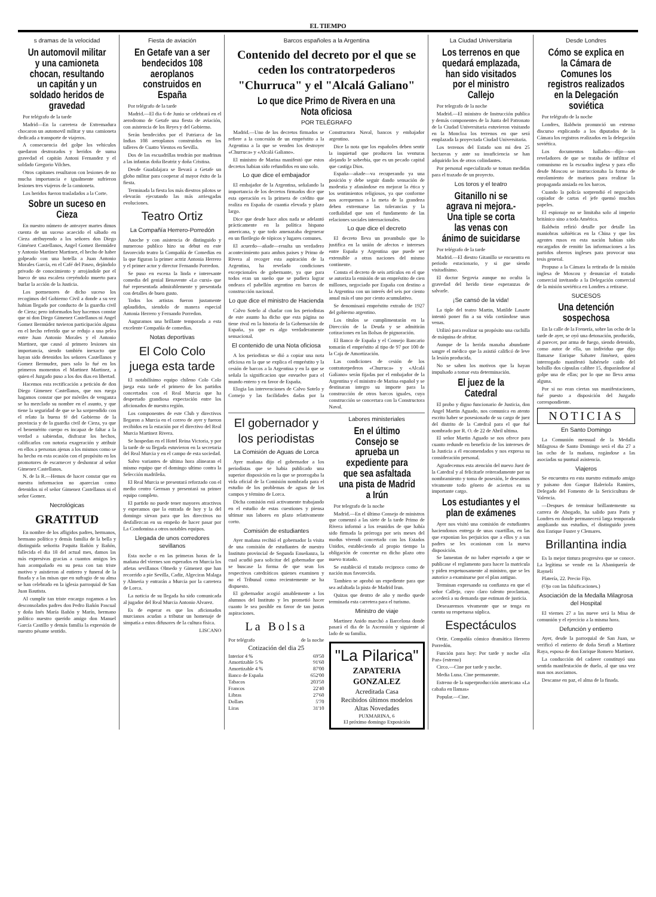EL TIEMPO
s dramas de la velocidad
Un automovil militar y una camioneta chocan, resultando un capitán y un soldado heridos de gravedad
Por telégrafo de la tarde
Madrid—En la carretera de Extremadura chocaron un automovil militar y una camioneta dedicada a transporte de viajeros.
A consecuencia del golpe los vehiculos quedaron destrozados y heridos de suma gravedad el capitán Antoni Fernandez y el soldado Gregorio Vilches.
Otros capitanes resultaron con lesiones de no mucha importancia e igualmente sufrieron lesiones tres viajeros de la camioneta.
Los heridos fueron trasladados a la Corte.
Sobre un suceso en Cieza
En nuestro número de anteayer martes dimos cuenta de un suceso acaecido el sábado en Cieza atribuyendo a los señores don Diego Giménez Castellanos, Angel Gomez Bermúdez y Antonio Martinez Martinez, el hecho de haber golpeado con una botella a Juan Antonio Morales García, en el Café del Paseo, dejándolo privado de conocimiento y arrojándole por el hueco de una escalera creyéndolo muerto para burlar la acción de la Justicia.
Los pormenores de dicho suceso los recogimos del Gobierno Civil a donde a su vez habian llegado por conducto de la guardia civil de Cieza; pero informados hoy hacemos constar que ni don Diego Gimenez Castellanos ni Angel Gomez Bermúdez tuvieron participación alguna en el hecho referido que se redujo a una pelea entre Juan Antonio Morales y el Antonio Martinez, que causó al primero lesiones sin importancia, siendo también inexacto que hayan sido detenidos los señores Castellanos y Gomez Bermudez, pues solo lo fué en los primeros momentos el Martinez Martinez, a quien el Juzgado puso a los dos dias en libertad.
Hacemos esta rectificación a petición de don Diego Gimenez Castellanos, que nos ruega hagamos constar que por móviles de venganza se ha mezclado su nombre en el asunto, y que tiene la seguridad de que se ha sorprendido con el relato la buena fé del Gobierno de la provincia y de la guardia civil de Cieza, ya que el benemérito cuerpo es incapaz de faltar a la verdad a sabiendas, disfrazar los hechos, calificarlos con notoria exageración y atribuir en ellos a personas ajenas a los mismos como se ha hecho en esta ocasión con el propósito en los promotores de escarnecer y deshonrar al señor Gimenez Castellanos.
N. de la R.—Hemos de hacer constar que en nuestra informacion no aparecian como detenidos ni el señor Gimenez Castellanos ni el señor Gomez.
Necrológicas
GRATITUD
En nombre de los afligidos padres, hermanos, hermano político y demás familia de la bella y distinguida señorita Paquita Bañón y Bañón, fallecida el dia 18 del actual mes, damos las más expresivas gracias a cuantos amigos les han acompañado en su pena con tan triste motivo y asistieron al entierro y funeral de la finada y a las misas que en sufragio de su alma se han celebrado en la iglesia parroquial de San Juan Bautista.
Al cumplir tan triste encargo rogamos a los desconsolados padres don Pedro Bañón Pascual y doña Inés María Bañón y Marín, hermano político nuestro querido amigo don Manuel García Castillo y demás familia la expresión de nuestro pésame sentido.
Fiesta de aviación
En Getafe van a ser bendecidos 108 aeroplanos construidos en España
Por telégrafo de la tarde
Madrid.—El dia 6 de Junio se celebrará en el aerodromo de Getafe una fiesta de aviación, con asistencia de los Reyes y del Gobierno.
Serán bendecidos por el Patriarca de las Indias 108 aeroplanos construidos en los talleres de Cuatro Vientos en Sevilla.
Dos de las escuadrillas tendrán por madrinas a las infantas doña Beatriz y doña Cristina.
Desde Guadalajara se llevará a Getafe un globo militar para cooperar al mayor éxito de la fiesta.
Terminada la fiesta los más diestros pilotos se elevarán ejecutando las más arriesgadas evoluciones.
Teatro Ortiz
La Compañía Herrero-Porredón
Anoche y con asistencia de distinguido y numeroso publico hizo su debut en este favorecido teatro la Compañía de Comedias en la que figuran la primer actriz Antonia Herrero y el primer actor y director Fernando Porredon.
Se puso en escena la linda e interesante comedia del genial Benavente «Lo cursi» que fué representada admirablemente y presentada con detalles de buen gusto.
Todos los artistas fueron justamente aplaudidos, siendolo de manera especial Antonia Herrero y Fernando Porredon.
Auguramos una brillante temporada a esta excelente Compañía de comedias.
Notas deportivas
El Colo Colo juega esta tarde
El notabilísimo equipo chileno Colo Colo juega esta tarde el primero de los partidos concertados con el Real Murcia que ha despertado grandiosa expectación entre los aficionados de nuestra región.
Los componentes de este Club y directivos llegaron a Murcia en el correo de ayer y fueron recibidos en la estación por el directivo del Real Murcia Martinez Rivera.
Se hospedan en el Hotel Reina Victoria, y por la tarde de su llegada estuvieron en la secretaria del Real Murcia y en el campo de esta sociedad.
Salvo variantes de ultima hora alinearan el mismo equipo que el domingo ultimo contra la Selección madrileña.
El Real Murcia se presentará reforzado con el medio centro German y presentará su primer equipo completo.
El partido no puede tener mayores atractivos y esperamos que la entrada de hoy y la del domingo sirvan para que los directivos no desfallezcan en su empeño de hacer pasar por La Condomina a otros notables equipos.
Llegada de unos corredores sevillanos
Esta noche o en las primeras horas de la mañana del viernes son esperados en Murcia los atletas sevillanos Olmedo y Gimenez que han recorrido a pie Sevilla, Cadiz, Algeciras Malaga y Almeria y entrarán a Murcia por la carretera de Lorca.
La noticia de su llegada ha sido comunicada al jugador del Real Murcia Antonio Alvarez.
Es de esperar es que los aficionados murcianos acudan a tributar un homenaje de simpatía a estos difusores de la cultura física.
LISCANO
Barcos españoles a la Argentina
Contenido del decreto por el que se ceden los contratorpederos "Churruca" y el "Alcalá Galiano"
Lo que dice Primo de Rivera en una Nota oficiosa
POR TELÉGRAFO
Madrid.—Uno de los decretos firmados se refiere a la concesión de un empréstito a la Argentina a la que se venden los destroyer «Churruca» y «Alcalá Galiano».
El ministro de Marina manifestó que estos decretos habian sido refundidos en uno solo.
Lo que dice el embajador
El embajador de la Argentina, señalando la importancia de los decretos firmados dice que esta operación es la primera de crédito que realiza en España de cuantia elevada y plazo largo.
Dice que desde hace años nada se adelantó prácticamente en la política hispano americana, y que todo amenazaba degenerar en un florilegio de tópicos y lugares comunes.
El acuerdo—añade—resulta un verdadero acontecimiento para ambos paises y Primo de Rivera al recoger esta aspiración de la Argentina, ha revelado condiciones excepcionales de gobernante, ya que para todos eran un sueño que se pudiera lograr ondeara el pabellón argentino en barcos de construcción nacional.
Lo que dice el ministro de Hacienda
Calvo Sotelo al charlar con los periodistas de este asunto ha dicho que esta página no tiene rival en la historia de la Gobernación de España, ya que es algo verdaderamente sensacional.
El contenido de una Nota oficiosa
A los periodistas se dió a copiar una nota oficiosa en la que se explica el empréstito y la cesión de barcos a la Argentina y en la que se señala la significacion que envuelve para el mundo entero y en favor de España.
Elogia las intervenciones de Calvo Sotelo y Cornejo y las facilidades dadas por la Constructora Naval, bancos y embajador argentino.
Dice la nota que los españoles deben sentir la inquietud que producen las venturas alejando le soberbia, que es un pecado capital que castiga Dios.
España—añade—va recuperando ya una posición y debe seguir dando sensación de modestia y afanándose en mejorar la ética y los sentimientos religiosos, ya que conforme nos acerquemos a la meta de la grandeza deben extremarse las tolerancias y la cordialidad que son el fundamento de las relaciones sociales internacionales.
Lo que dice el decreto
El decreto lleva un preambulo que lo justifica en la unión de afectos e intereses entre España y Argentina que puede ser extensible a otras naciones del mismo continente.
Consta el decreto de seis artículos en el que se autoriza la emisión de un empréstito de cien millones, negociado por España con destino a la Argentina con un interés del seis por ciento anual más el uno por ciento acumulativo.
Se denominará empréstito extraño de 1927 del gobierno argentino.
Los títulos se cumplimentarán en la Dirección de la Deuda y se admitirán cotizaciones en las Bolsas de pignoración.
El Banco de España y el Consejo Bancario tomarán el empréstito al tipo de 97 por 100 de la Caja de Amortización.
Las condiciones de cesión de los contratorpederos «Churruca» y «Alcalá Galiano» serán fijadas por el embajador de la Argentina y el ministro de Marina español y se destinaran integro su importe para la construcción de otros barcos iguales, cuya construcción se concertara con la Constructora Naval.
El gobernador y los periodistas
La Comisión de Aguas de Lorca
Ayer mañana dijo el gobernador a los periodistas que se habia publicado una superior disposición en la que se prorrogaba la vida oficial de la Comisión nombrada para el estudio de los problemas de aguas de los campos y término de Lorca.
Dicha comisión está activamente trabajando en el estudio de estas cuestiones y piensa ultimar sus labores en plazo relativamente corto.
Comisión de estudiantes
Ayer mañana recibió el gobernador la visita de una comisión de estudiantes de nuestro Instituto provincial de Segunda Enseñanza, la cual acudió para solicitar del gobernador que se buscase la forma de que sean los respectivos catedráticos quienes examinen y no el Tribunal como recientemente se ha dispuesto.
El gobernador acogió amablemente a los alumnos del Instituto y les prometió hacer cuanto le sea posible en favor de tan justas aspiraciones.
La Bolsa
| Por telégrafo | de la noche |
| Cotización del dia 25 | |
| Interior 4 % | 69'50 |
| Amortizable 5 % | 91'60 |
| Amortizable 4 % | 87'00 |
| Banco de España | 652'00 |
| Tabacos | 203'50 |
| Francos | 22'40 |
| Libras | 27'60 |
| Dollars | 5'70 |
| Liras | 31'10 |
Labores ministeriales
En el último Consejo se aprueba un expediente para que sea asfaltada una pista de Madrid a Irún
Por telegrafo de la noche
Madrid.—En el último Consejo de ministros que comenzó a las siete de la tarde Primo de Rivera informó a los reunidos de que había sido firmada la prórroga por seis meses del modus vivendi concertado con los Estados Unidos, estableciendo al propio tiempo la obligación de concertar en dicho plazo otro nuevo tratado.
Se estableció el tratado reciproco como de nación mas favorecida.
Tambien se aprobó un expediente para que sea asfaltada la pista de Madrid Irun.
Quizas que dentro de año y medio quede terminada esta carretera para el turismo.
Ministro de viaje
Martinez Anido marchó a Barcelona donde pasará el dia de la Ascensión y siguiente al lado de su familia.
"La Pilarica"
ZAPATERIA GONZALEZ
Acreditada Casa
Recibidos últimos modelos
Altas Novedades
PUXMARINA, 6
El próximo domingo Exposición
La Ciudad Universitaria
Los terrenos en que quedará emplazada, han sido visitados por el ministro Callejo
Por telegrafo de la noche
Madrid.—El ministro de Instrucción publica y demás componentes de la Junta del Patronato de la Ciudad Universitaria estuvieron visitando en la Moncloa los terrenos en que será emplazada la proyectada Ciudad Universitaria.
Los terrenos del Estado son mi den 25 hectareas y ante su insuficiencia se han adquirido los de otros colindantes.
Por personal especializado se toman medidas para el trazado de un proyecto.
Los toros y el teatro
Gitanillo ni se agrava ni mejora.-Una tiple se corta las venas con ánimo de suicidarse
Por telégrafo de la tarde
Madrid.—El diestro Gitanillo se encuentra en periodo estacionario, y si gue siendo visitadísimo.
El doctor Segovia aunque no oculta la gravedad del herido tiene esperanzas de salvarle.
¡Se cansó de la vida!
La tiple del teatro Martin, Matilde Lasarte intentó poner fin a su vida cortándose unas venas.
Utilizó para realizar su propósito una cuchilla de máquina de afeitar.
Aunque de la herida manaba abundante sangre el médico que la asistió calificó de leve la lesión producida.
No se saben los motivos que la hayan impulsado a tomar esta determinación.
El juez de la Catedral
El probo y digno funcionario de Justicia, don Angel Martin Aguado, nos comunica en atento escrito haber se posesionado de su cargo de juez del distrito de la Catedral para el que fué nombrado por R. O. de 22 de Abril ultima.
El señor Martin Aguado se nos ofrece para cuanto redunde en beneficio de los intereses de la Justicia a él encomendados y nos expresa su consideración personal.
Agradecemos esta atención del nuevo Juez de la Catedral y al felicitarle reiteradamente por su nombramiento y toma de posesión, le deseamos vivamente todo género de aciertos en su importante cargo.
Los estudiantes y el plan de exámenes
Ayer nos visitó una comisión de estudiantes haciendonos entrega de unas cuartillas, en las que exponian los perjuicios que a ellos y a sus padres se les ocasionan con la nueva disposición.
Se lamentan de no haber esperado a que se publicase el reglamento para hacer la matricula y piden respetuosamente al ministro, que se les autorice a examinarse por el plan antiguo.
Terminan expresando su confianza en que el señor Callejo, cuyo claro talento proclaman, accederá a su demanda que estiman de justicia.
Deseaaremos vivamente que se tenga en cuenta su respetuosa súplica.
Espectáculos
Ortiz. Compañía cómico dramática Herrero Porredón.
Función para hoy: Por tarde y noche «En Paz» (estreno)
Circo.—Cine por tarde y noche.
Media Luna. Cine permanente.
Estreno de la superproducción americana «La cabaña en llamas»
Popular.—Cine.
Desde Londres
Cómo se explica en la Cámara de Comunes los registros realizados en la Delegación soviética
Por telégrafo de la noche
Londres, Baldwin pronunció un extenso discurso explicando a los diputados de la Cámara los registros realizados en la delegación soviética.
Los documentos hallados—dijo—son reveladores de que se trataba de infiltrar el comunismo en la escuadra inglesa y para ello desde Moscou se instruccionaba la forma de enrolamiento de marinos para realizar la propaganda ansiada en los barcos.
Cuando la policía sorprendió el negociado copiador de cartas el jefe quemó muchos papeles.
El espionaje no se limitaba solo al imperio británico sino a toda América.
Baldwin refirió detalle por detalle las maniobras sobiéticas en la China y que los agentes rusos en esta nación habian sido encargados de remitir las informaciones a los partidos obreros ingleses para provocar una tesis general.
Propuso a la Cámara la retirada de la misión inglesa de Moscou y denunciar el tratado comercial invitando a la Delegación comercial de la misión soviética en Londres a retirarse.
SUCESOS
Una detención sospechosa
En la calle de la Frenería, sobre las ocho de la tarde de ayer, se oyó una detonación, producida, al parecer, por arma de fuego, siendo detenido, como autor de ella, un individuo que dijo llamarse Enrique Sabater Jiménez, quien interrogado manifestó habérsele caido del bolsillo dos cápsulas calibre 15, disparándose al golpe una de ellas; por lo que no lleva arma alguna.
Por si no eran ciertas sus manifestaciones, fué puesto a disposición del Juzgado correspondiente.
NOTICIAS
En Santo Domingo
La Comunión mensual de la Medalla Milagrosa de Santo Domingo será el dia 27 a las ocho de la mañana, rogándose a las asociadas su puntual asistencia.
Viajeros
Se encuentra en esta nuestro estimado amigo y paisano don Gaspar Baleriola Ramires, Delegado del Fomento de la Sericicultura de Valencia.
—Despues de terminar brillantemente su carrera de Abogado, ha salido para Paris y Londres en donde permanecerá larga temporada ampliando sus estudios, el distinguido joven don Enrique Fuster y Clemares.
Brillantina india
Es la mejor tintura progresiva que se conoce. La legítima se vende en la Abaniquería de Raynelí
Platería, 22. Precio Fijo.
(Ojo con las falsificaciones.)
Asociación de la Medalla Milagrosa del Hospital
El viernes 27 a las nueve será la Misa de comunión y el ejercicio a la misma hora.
Defunción y entierro
Ayer, desde la parroquial de San Juan, se verificó el entierro de doña Serafi a Martinez Raya, esposa de don Enrique Romero Martinez.
La conducción del cadaver constituyó una sentida manifestación de duelo, al que una vez mas nos asociamos.
Descanse en paz, el alma de la finada.